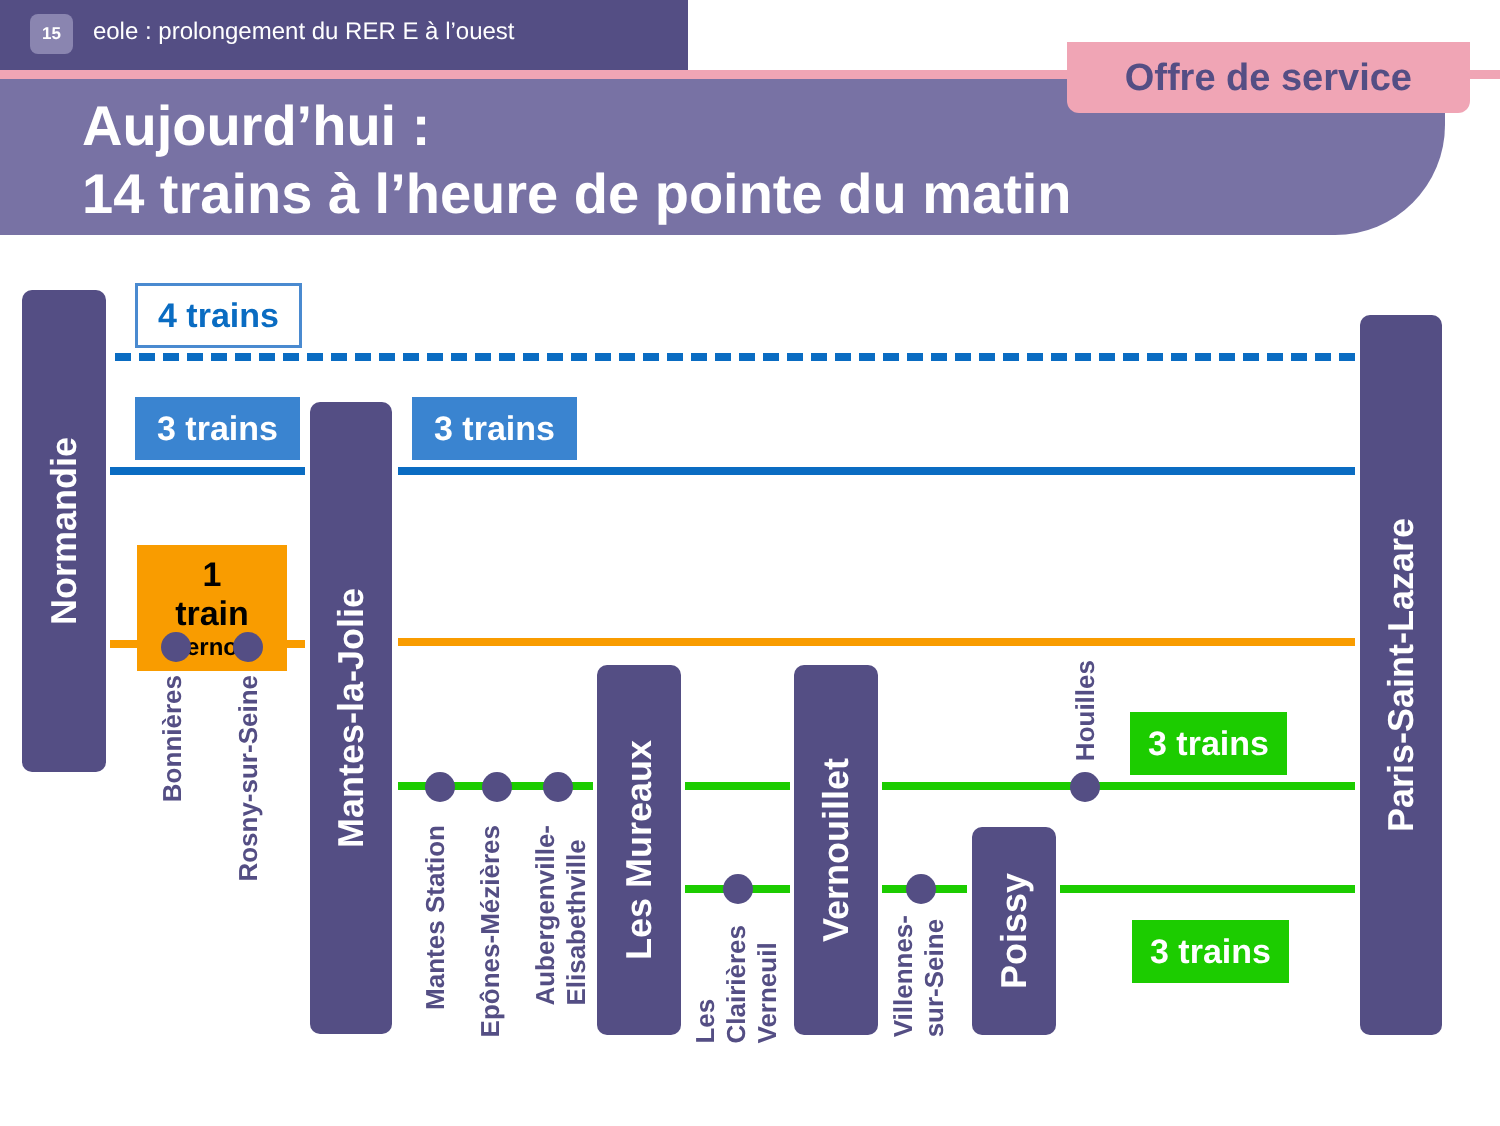15 eole : prolongement du RER E à l’ouest
Offre de service
Aujourd’hui :
14 trains à l’heure de pointe du matin
4 trains
3 trains 3 trains
1 train
Vernon
3 trains
3 trains
Normandie
Mantes-la-Jolie
Les Mureaux
Vernouillet
Poissy
Paris-Saint-Lazare
Bonnières
Rosny-sur-Seine
Mantes Station
Epônes-Mézières
Aubergenville-
Elisabethville
Les
Clairières
Verneuil
Villennes-
sur-Seine
Houilles